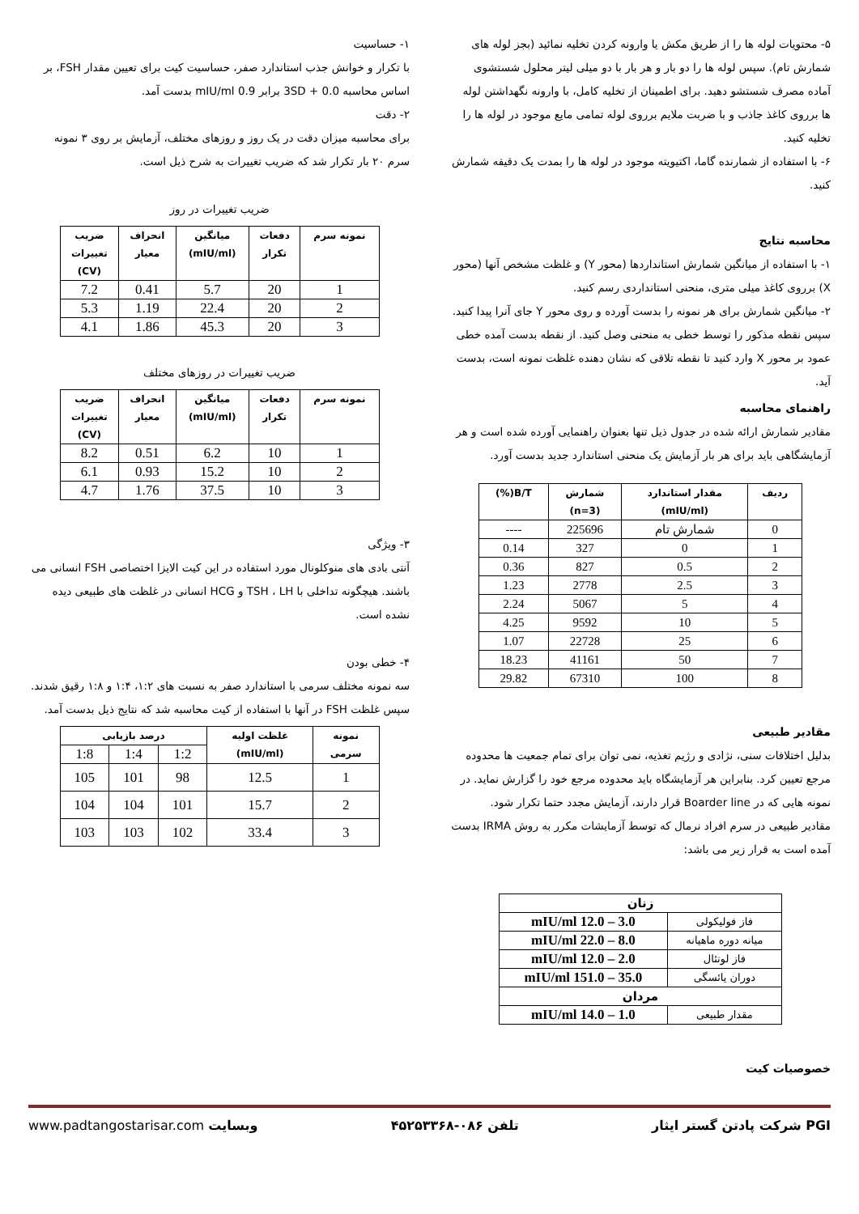۵- محتویات لوله ها را از طریق مکش یا وارونه کردن تخلیه نمائید (بجز لوله های شمارش تام). سپس لوله ها را دو بار و هر بار با دو میلی لیتر محلول شستشوی آماده مصرف شستشو دهید. برای اطمینان از تخلیه کامل، با وارونه نگهداشتن لوله ها برروی کاغذ جاذب و با ضربت ملایم برروی لوله تمامی مایع موجود در لوله ها را تخلیه کنید.
۶- با استفاده از شمارنده گاما، اکتیویته موجود در لوله ها را بمدت یک دقیقه شمارش کنید.
محاسبه نتایج
۱- با استفاده از میانگین شمارش استانداردها (محور Y) و غلظت مشخص آنها (محور X) برروی کاغذ میلی متری، منحنی استانداردی رسم کنید.
۲- میانگین شمارش برای هر نمونه را بدست آورده و روی محور Y جای آنرا پیدا کنید. سپس نقطه مذکور را توسط خطی به منحنی وصل کنید. از نقطه بدست آمده خطی عمود بر محور X وارد کنید تا نقطه تلاقی که نشان دهنده غلظت نمونه است، بدست آید.
راهنمای محاسبه
مقادیر شمارش ارائه شده در جدول ذیل تنها بعنوان راهنمایی آورده شده است و هر آزمایشگاهی باید برای هر بار آزمایش یک منحنی استاندارد جدید بدست آورد.
| ردیف | مقدار استاندارد (mIU/ml) | شمارش (n=3) | B/T(%) |
| --- | --- | --- | --- |
| 0 | شمارش تام | 225696 | ---- |
| 1 | 0 | 327 | 0.14 |
| 2 | 0.5 | 827 | 0.36 |
| 3 | 2.5 | 2778 | 1.23 |
| 4 | 5 | 5067 | 2.24 |
| 5 | 10 | 9592 | 4.25 |
| 6 | 25 | 22728 | 1.07 |
| 7 | 50 | 41161 | 18.23 |
| 8 | 100 | 67310 | 29.82 |
مقادیر طبیعی
بدلیل اختلافات سنی، نژادی و رژیم تغذیه، نمی توان برای تمام جمعیت ها محدوده مرجع تعیین کرد. بنابراین هر آزمایشگاه باید محدوده مرجع خود را گزارش نماید. در نمونه هایی که در Boarder line قرار دارند، آزمایش مجدد حتما تکرار شود.
مقادیر طبیعی در سرم افراد نرمال که توسط آزمایشات مکرر به روش IRMA بدست آمده است به قرار زیر می باشد:
| زنان | |
| --- | --- |
| فاز فولیکولی | 3.0 – 12.0 mIU/ml |
| میانه دوره ماهیانه | 8.0 – 22.0 mIU/ml |
| فاز لوتئال | 2.0 – 12.0 mIU/ml |
| دوران یائسگی | 35.0 – 151.0 mIU/ml |
| مردان | |
| مقدار طبیعی | 1.0 – 14.0 mIU/ml |
خصوصیات کیت
۱- حساسیت
با تکرار و خوانش جذب استاندارد صفر، حساسیت کیت برای تعیین مقدار FSH، بر اساس محاسبه 0.0 + 3SD برابر 0.9 mIU/ml بدست آمد.
۲- دقت
برای محاسبه میزان دقت در یک روز و روزهای مختلف، آزمایش بر روی ۳ نمونه سرم ۲۰ بار تکرار شد که ضریب تغییرات به شرح ذیل است.
ضریب تغییرات در روز
| نمونه سرم | دفعات تکرار | میانگین (mIU/ml) | انحراف معیار | ضریب تغییرات (CV) |
| --- | --- | --- | --- | --- |
| 1 | 20 | 5.7 | 0.41 | 7.2 |
| 2 | 20 | 22.4 | 1.19 | 5.3 |
| 3 | 20 | 45.3 | 1.86 | 4.1 |
ضریب تغییرات در روزهای مختلف
| نمونه سرم | دفعات تکرار | میانگین (mIU/ml) | انحراف معیار | ضریب تغییرات (CV) |
| --- | --- | --- | --- | --- |
| 1 | 10 | 6.2 | 0.51 | 8.2 |
| 2 | 10 | 15.2 | 0.93 | 6.1 |
| 3 | 10 | 37.5 | 1.76 | 4.7 |
۳- ویژگی
آنتی بادی های منوکلونال مورد استفاده در این کیت الایزا اختصاصی FSH انسانی می باشند. هیچگونه تداخلی با TSH ، LH و HCG انسانی در غلظت های طبیعی دیده نشده است.
۴- خطی بودن
سه نمونه مختلف سرمی با استاندارد صفر به نسبت های ۱:۲، ۱:۴ و ۱:۸ رقیق شدند. سپس غلظت FSH در آنها با استفاده از کیت محاسبه شد که نتایج ذیل بدست آمد.
| نمونه سرمی | غلظت اولیه (mIU/ml) | درصد بازیابی | | |
| --- | --- | --- | --- | --- |
| | | 1:2 | 1:4 | 1:8 |
| 1 | 12.5 | 98 | 101 | 105 |
| 2 | 15.7 | 101 | 104 | 104 |
| 3 | 33.4 | 102 | 103 | 103 |
PGI شرکت پادتن گستر ایثار تلفن ۰۸۶-۴۵۲۵۳۳۶۸ وبسایت www.padtangostarisar.com